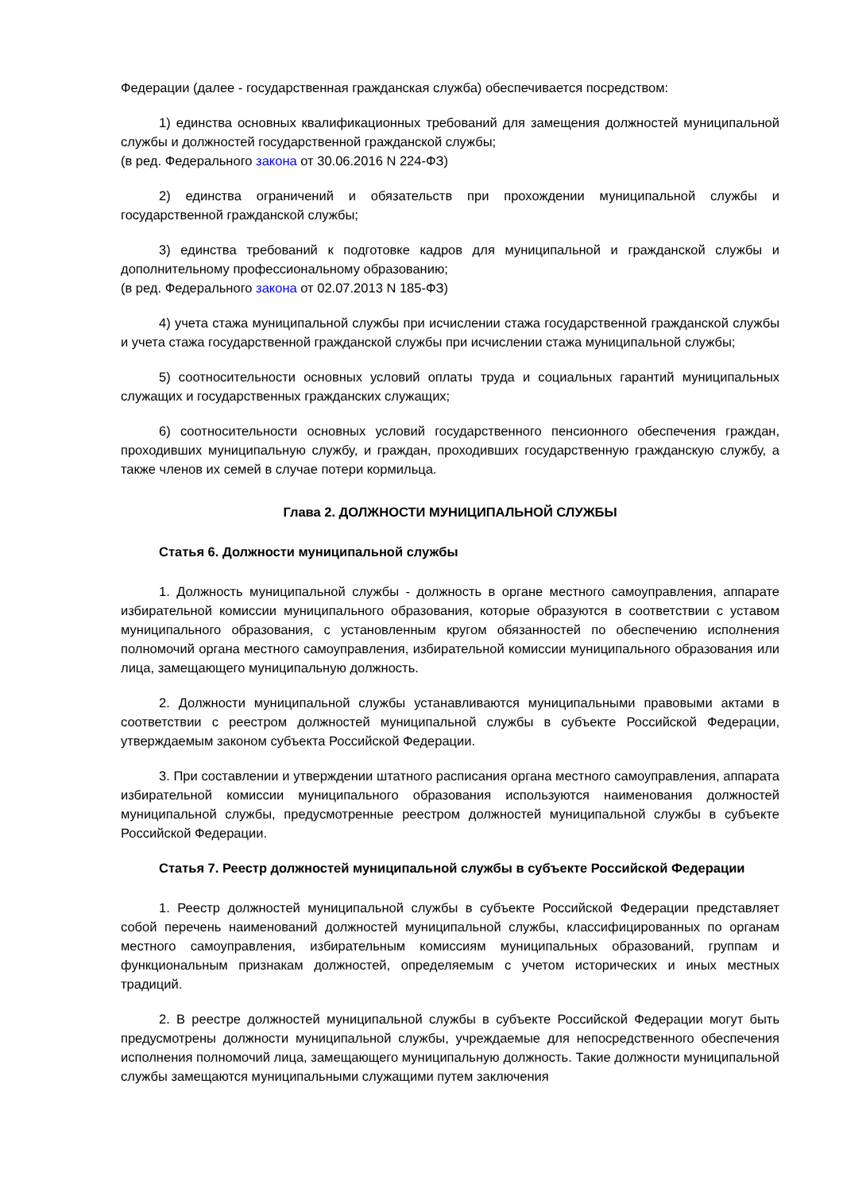Федерации (далее - государственная гражданская служба) обеспечивается посредством:
1) единства основных квалификационных требований для замещения должностей муниципальной службы и должностей государственной гражданской службы;
(в ред. Федерального закона от 30.06.2016 N 224-ФЗ)
2) единства ограничений и обязательств при прохождении муниципальной службы и государственной гражданской службы;
3) единства требований к подготовке кадров для муниципальной и гражданской службы и дополнительному профессиональному образованию;
(в ред. Федерального закона от 02.07.2013 N 185-ФЗ)
4) учета стажа муниципальной службы при исчислении стажа государственной гражданской службы и учета стажа государственной гражданской службы при исчислении стажа муниципальной службы;
5) соотносительности основных условий оплаты труда и социальных гарантий муниципальных служащих и государственных гражданских служащих;
6) соотносительности основных условий государственного пенсионного обеспечения граждан, проходивших муниципальную службу, и граждан, проходивших государственную гражданскую службу, а также членов их семей в случае потери кормильца.
Глава 2. ДОЛЖНОСТИ МУНИЦИПАЛЬНОЙ СЛУЖБЫ
Статья 6. Должности муниципальной службы
1. Должность муниципальной службы - должность в органе местного самоуправления, аппарате избирательной комиссии муниципального образования, которые образуются в соответствии с уставом муниципального образования, с установленным кругом обязанностей по обеспечению исполнения полномочий органа местного самоуправления, избирательной комиссии муниципального образования или лица, замещающего муниципальную должность.
2. Должности муниципальной службы устанавливаются муниципальными правовыми актами в соответствии с реестром должностей муниципальной службы в субъекте Российской Федерации, утверждаемым законом субъекта Российской Федерации.
3. При составлении и утверждении штатного расписания органа местного самоуправления, аппарата избирательной комиссии муниципального образования используются наименования должностей муниципальной службы, предусмотренные реестром должностей муниципальной службы в субъекте Российской Федерации.
Статья 7. Реестр должностей муниципальной службы в субъекте Российской Федерации
1. Реестр должностей муниципальной службы в субъекте Российской Федерации представляет собой перечень наименований должностей муниципальной службы, классифицированных по органам местного самоуправления, избирательным комиссиям муниципальных образований, группам и функциональным признакам должностей, определяемым с учетом исторических и иных местных традиций.
2. В реестре должностей муниципальной службы в субъекте Российской Федерации могут быть предусмотрены должности муниципальной службы, учреждаемые для непосредственного обеспечения исполнения полномочий лица, замещающего муниципальную должность. Такие должности муниципальной службы замещаются муниципальными служащими путем заключения